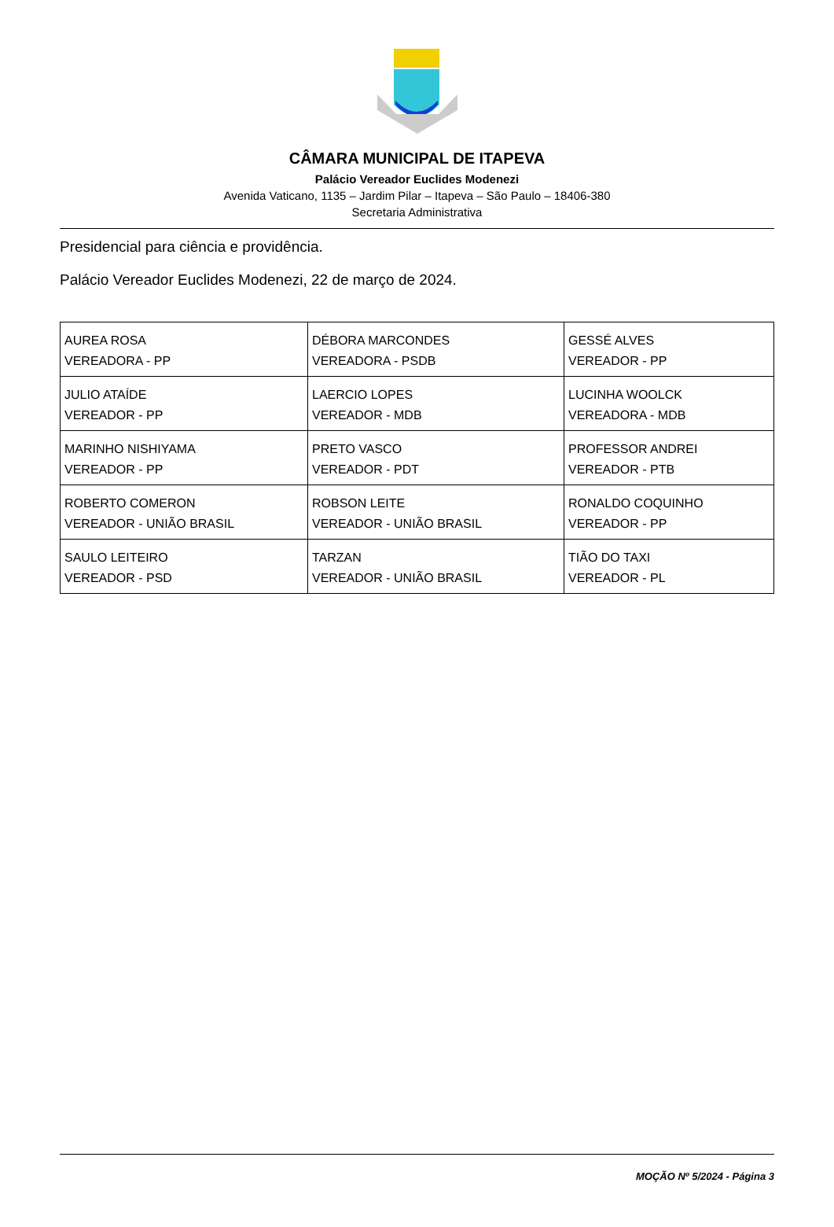CÂMARA MUNICIPAL DE ITAPEVA
Palácio Vereador Euclides Modenezi
Avenida Vaticano, 1135 – Jardim Pilar – Itapeva – São Paulo – 18406-380
Secretaria Administrativa
Presidencial para ciência e providência.
Palácio Vereador Euclides Modenezi, 22 de março de 2024.
| AUREA ROSA VEREADORA - PP | DÉBORA MARCONDES VEREADORA - PSDB | GESSÉ ALVES VEREADOR - PP |
| JULIO ATAÍDE VEREADOR - PP | LAERCIO LOPES VEREADOR - MDB | LUCINHA WOOLCK VEREADORA - MDB |
| MARINHO NISHIYAMA VEREADOR - PP | PRETO VASCO VEREADOR - PDT | PROFESSOR ANDREI VEREADOR - PTB |
| ROBERTO COMERON VEREADOR - UNIÃO BRASIL | ROBSON LEITE VEREADOR - UNIÃO BRASIL | RONALDO COQUINHO VEREADOR - PP |
| SAULO LEITEIRO VEREADOR - PSD | TARZAN VEREADOR - UNIÃO BRASIL | TIÃO DO TAXI VEREADOR - PL |
MOÇÃO Nº 5/2024 - Página 3